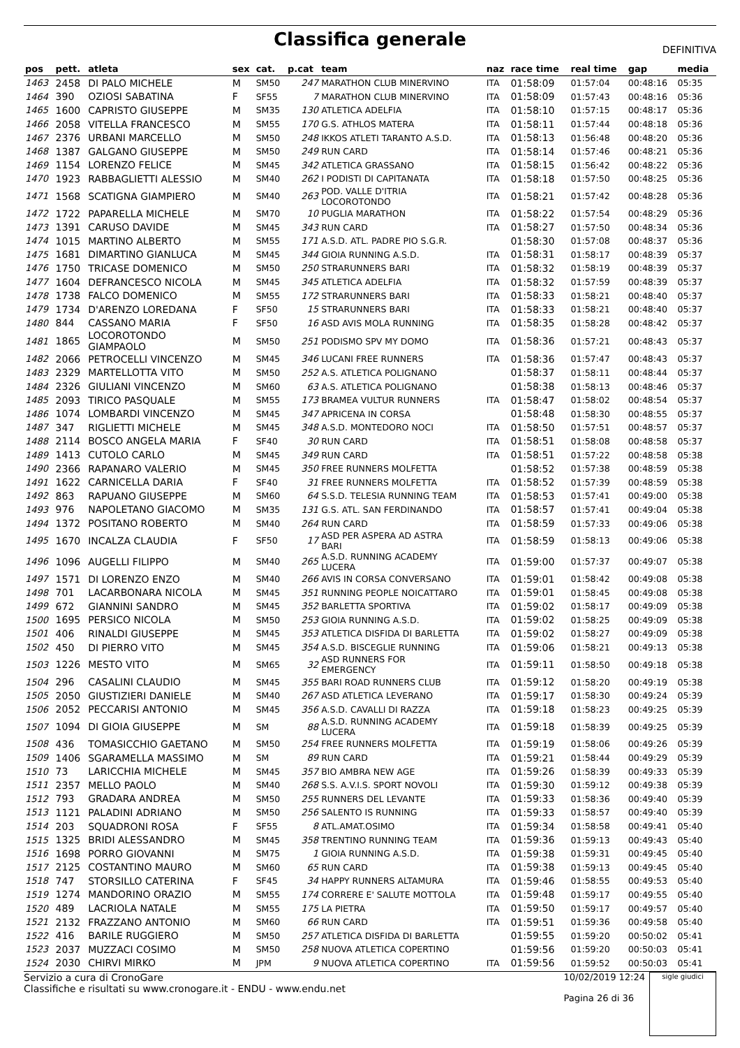Classifica generale
DEFINITIVA
| pos | pett. | atleta | sex | cat. | p.cat | team | naz | race time | real time | gap | media |
| --- | --- | --- | --- | --- | --- | --- | --- | --- | --- | --- | --- |
| 1463 | 2458 | DI PALO MICHELE | M | SM50 | 247 | MARATHON CLUB MINERVINO | ITA | 01:58:09 | 01:57:04 | 00:48:16 | 05:35 |
| 1464 | 390 | OZIOSI SABATINA | F | SF55 | 7 | MARATHON CLUB MINERVINO | ITA | 01:58:09 | 01:57:43 | 00:48:16 | 05:36 |
| 1465 | 1600 | CAPRISTO GIUSEPPE | M | SM35 | 130 | ATLETICA ADELFIA | ITA | 01:58:10 | 01:57:15 | 00:48:17 | 05:36 |
| 1466 | 2058 | VITELLA FRANCESCO | M | SM55 | 170 | G.S. ATHLOS MATERA | ITA | 01:58:11 | 01:57:44 | 00:48:18 | 05:36 |
| 1467 | 2376 | URBANI MARCELLO | M | SM50 | 248 | IKKOS ATLETI TARANTO A.S.D. | ITA | 01:58:13 | 01:56:48 | 00:48:20 | 05:36 |
| 1468 | 1387 | GALGANO GIUSEPPE | M | SM50 | 249 | RUN CARD | ITA | 01:58:14 | 01:57:46 | 00:48:21 | 05:36 |
| 1469 | 1154 | LORENZO FELICE | M | SM45 | 342 | ATLETICA GRASSANO | ITA | 01:58:15 | 01:56:42 | 00:48:22 | 05:36 |
| 1470 | 1923 | RABBAGLIETTI ALESSIO | M | SM40 | 262 | I PODISTI DI CAPITANATA | ITA | 01:58:18 | 01:57:50 | 00:48:25 | 05:36 |
| 1471 | 1568 | SCATIGNA GIAMPIERO | M | SM40 | 263 | POD. VALLE D'ITRIA LOCOROTONDO | ITA | 01:58:21 | 01:57:42 | 00:48:28 | 05:36 |
| 1472 | 1722 | PAPARELLA MICHELE | M | SM70 | 10 | PUGLIA MARATHON | ITA | 01:58:22 | 01:57:54 | 00:48:29 | 05:36 |
| 1473 | 1391 | CARUSO DAVIDE | M | SM45 | 343 | RUN CARD | ITA | 01:58:27 | 01:57:50 | 00:48:34 | 05:36 |
| 1474 | 1015 | MARTINO ALBERTO | M | SM55 | 171 | A.S.D. ATL. PADRE PIO S.G.R. | | 01:58:30 | 01:57:08 | 00:48:37 | 05:36 |
| 1475 | 1681 | DIMARTINO GIANLUCA | M | SM45 | 344 | GIOIA RUNNING A.S.D. | ITA | 01:58:31 | 01:58:17 | 00:48:39 | 05:37 |
| 1476 | 1750 | TRICASE DOMENICO | M | SM50 | 250 | STRARUNNERS BARI | ITA | 01:58:32 | 01:58:19 | 00:48:39 | 05:37 |
| 1477 | 1604 | DEFRANCESCO NICOLA | M | SM45 | 345 | ATLETICA ADELFIA | ITA | 01:58:32 | 01:57:59 | 00:48:39 | 05:37 |
| 1478 | 1738 | FALCO DOMENICO | M | SM55 | 172 | STRARUNNERS BARI | ITA | 01:58:33 | 01:58:21 | 00:48:40 | 05:37 |
| 1479 | 1734 | D'ARENZO LOREDANA | F | SF50 | 15 | STRARUNNERS BARI | ITA | 01:58:33 | 01:58:21 | 00:48:40 | 05:37 |
| 1480 | 844 | CASSANO MARIA | F | SF50 | 16 | ASD AVIS MOLA RUNNING | ITA | 01:58:35 | 01:58:28 | 00:48:42 | 05:37 |
| 1481 | 1865 | LOCOROTONDO GIAMPAOLO | M | SM50 | 251 | PODISMO SPV MY DOMO | ITA | 01:58:36 | 01:57:21 | 00:48:43 | 05:37 |
| 1482 | 2066 | PETROCELLI VINCENZO | M | SM45 | 346 | LUCANI FREE RUNNERS | ITA | 01:58:36 | 01:57:47 | 00:48:43 | 05:37 |
| 1483 | 2329 | MARTELLOTTA VITO | M | SM50 | 252 | A.S. ATLETICA POLIGNANO | | 01:58:37 | 01:58:11 | 00:48:44 | 05:37 |
| 1484 | 2326 | GIULIANI VINCENZO | M | SM60 | 63 | A.S. ATLETICA POLIGNANO | | 01:58:38 | 01:58:13 | 00:48:46 | 05:37 |
| 1485 | 2093 | TIRICO PASQUALE | M | SM55 | 173 | BRAMEA VULTUR RUNNERS | ITA | 01:58:47 | 01:58:02 | 00:48:54 | 05:37 |
| 1486 | 1074 | LOMBARDI VINCENZO | M | SM45 | 347 | APRICENA IN CORSA | | 01:58:48 | 01:58:30 | 00:48:55 | 05:37 |
| 1487 | 347 | RIGLIETTI MICHELE | M | SM45 | 348 | A.S.D. MONTEDORO NOCI | ITA | 01:58:50 | 01:57:51 | 00:48:57 | 05:37 |
| 1488 | 2114 | BOSCO ANGELA MARIA | F | SF40 | 30 | RUN CARD | ITA | 01:58:51 | 01:58:08 | 00:48:58 | 05:37 |
| 1489 | 1413 | CUTOLO CARLO | M | SM45 | 349 | RUN CARD | ITA | 01:58:51 | 01:57:22 | 00:48:58 | 05:38 |
| 1490 | 2366 | RAPANARO VALERIO | M | SM45 | 350 | FREE RUNNERS MOLFETTA | | 01:58:52 | 01:57:38 | 00:48:59 | 05:38 |
| 1491 | 1622 | CARNICELLA DARIA | F | SF40 | 31 | FREE RUNNERS MOLFETTA | ITA | 01:58:52 | 01:57:39 | 00:48:59 | 05:38 |
| 1492 | 863 | RAPUANO GIUSEPPE | M | SM60 | 64 | S.S.D. TELESIA RUNNING TEAM | ITA | 01:58:53 | 01:57:41 | 00:49:00 | 05:38 |
| 1493 | 976 | NAPOLETANO GIACOMO | M | SM35 | 131 | G.S. ATL. SAN FERDINANDO | ITA | 01:58:57 | 01:57:41 | 00:49:04 | 05:38 |
| 1494 | 1372 | POSITANO ROBERTO | M | SM40 | 264 | RUN CARD | ITA | 01:58:59 | 01:57:33 | 00:49:06 | 05:38 |
| 1495 | 1670 | INCALZA CLAUDIA | F | SF50 | 17 | ASD PER ASPERA AD ASTRA BARI | ITA | 01:58:59 | 01:58:13 | 00:49:06 | 05:38 |
| 1496 | 1096 | AUGELLI FILIPPO | M | SM40 | 265 | A.S.D. RUNNING ACADEMY LUCERA | ITA | 01:59:00 | 01:57:37 | 00:49:07 | 05:38 |
| 1497 | 1571 | DI LORENZO ENZO | M | SM40 | 266 | AVIS IN CORSA CONVERSANO | ITA | 01:59:01 | 01:58:42 | 00:49:08 | 05:38 |
| 1498 | 701 | LACARBONARA NICOLA | M | SM45 | 351 | RUNNING PEOPLE NOICATTARO | ITA | 01:59:01 | 01:58:45 | 00:49:08 | 05:38 |
| 1499 | 672 | GIANNINI SANDRO | M | SM45 | 352 | BARLETTA SPORTIVA | ITA | 01:59:02 | 01:58:17 | 00:49:09 | 05:38 |
| 1500 | 1695 | PERSICO NICOLA | M | SM50 | 253 | GIOIA RUNNING A.S.D. | ITA | 01:59:02 | 01:58:25 | 00:49:09 | 05:38 |
| 1501 | 406 | RINALDI GIUSEPPE | M | SM45 | 353 | ATLETICA DISFIDA DI BARLETTA | ITA | 01:59:02 | 01:58:27 | 00:49:09 | 05:38 |
| 1502 | 450 | DI PIERRO VITO | M | SM45 | 354 | A.S.D. BISCEGLIE RUNNING | ITA | 01:59:06 | 01:58:21 | 00:49:13 | 05:38 |
| 1503 | 1226 | MESTO VITO | M | SM65 | 32 | ASD RUNNERS FOR EMERGENCY | ITA | 01:59:11 | 01:58:50 | 00:49:18 | 05:38 |
| 1504 | 296 | CASALINI CLAUDIO | M | SM45 | 355 | BARI ROAD RUNNERS CLUB | ITA | 01:59:12 | 01:58:20 | 00:49:19 | 05:38 |
| 1505 | 2050 | GIUSTIZIERI DANIELE | M | SM40 | 267 | ASD ATLETICA LEVERANO | ITA | 01:59:17 | 01:58:30 | 00:49:24 | 05:39 |
| 1506 | 2052 | PECCARISI ANTONIO | M | SM45 | 356 | A.S.D. CAVALLI DI RAZZA | ITA | 01:59:18 | 01:58:23 | 00:49:25 | 05:39 |
| 1507 | 1094 | DI GIOIA GIUSEPPE | M | SM | 88 | A.S.D. RUNNING ACADEMY LUCERA | ITA | 01:59:18 | 01:58:39 | 00:49:25 | 05:39 |
| 1508 | 436 | TOMASICCHIO GAETANO | M | SM50 | 254 | FREE RUNNERS MOLFETTA | ITA | 01:59:19 | 01:58:06 | 00:49:26 | 05:39 |
| 1509 | 1406 | SGARAMELLA MASSIMO | M | SM | 89 | RUN CARD | ITA | 01:59:21 | 01:58:44 | 00:49:29 | 05:39 |
| 1510 | 73 | LARICCHIA MICHELE | M | SM45 | 357 | BIO AMBRA NEW AGE | ITA | 01:59:26 | 01:58:39 | 00:49:33 | 05:39 |
| 1511 | 2357 | MELLO PAOLO | M | SM40 | 268 | S.S. A.V.I.S. SPORT NOVOLI | ITA | 01:59:30 | 01:59:12 | 00:49:38 | 05:39 |
| 1512 | 793 | GRADARA ANDREA | M | SM50 | 255 | RUNNERS DEL LEVANTE | ITA | 01:59:33 | 01:58:36 | 00:49:40 | 05:39 |
| 1513 | 1121 | PALADINI ADRIANO | M | SM50 | 256 | SALENTO IS RUNNING | ITA | 01:59:33 | 01:58:57 | 00:49:40 | 05:39 |
| 1514 | 203 | SQUADRONI ROSA | F | SF55 | 8 | ATL.AMAT.OSIMO | ITA | 01:59:34 | 01:58:58 | 00:49:41 | 05:40 |
| 1515 | 1325 | BRIDI ALESSANDRO | M | SM45 | 358 | TRENTINO RUNNING TEAM | ITA | 01:59:36 | 01:59:13 | 00:49:43 | 05:40 |
| 1516 | 1698 | PORRO GIOVANNI | M | SM75 | 1 | GIOIA RUNNING A.S.D. | ITA | 01:59:38 | 01:59:31 | 00:49:45 | 05:40 |
| 1517 | 2125 | COSTANTINO MAURO | M | SM60 | 65 | RUN CARD | ITA | 01:59:38 | 01:59:13 | 00:49:45 | 05:40 |
| 1518 | 747 | STORSILLO CATERINA | F | SF45 | 34 | HAPPY RUNNERS ALTAMURA | ITA | 01:59:46 | 01:58:55 | 00:49:53 | 05:40 |
| 1519 | 1274 | MANDORINO ORAZIO | M | SM55 | 174 | CORRERE E' SALUTE MOTTOLA | ITA | 01:59:48 | 01:59:17 | 00:49:55 | 05:40 |
| 1520 | 489 | LACRIOLA NATALE | M | SM55 | 175 | LA PIETRA | ITA | 01:59:50 | 01:59:17 | 00:49:57 | 05:40 |
| 1521 | 2132 | FRAZZANO ANTONIO | M | SM60 | 66 | RUN CARD | ITA | 01:59:51 | 01:59:36 | 00:49:58 | 05:40 |
| 1522 | 416 | BARILE RUGGIERO | M | SM50 | 257 | ATLETICA DISFIDA DI BARLETTA | | 01:59:55 | 01:59:20 | 00:50:02 | 05:41 |
| 1523 | 2037 | MUZZACI COSIMO | M | SM50 | 258 | NUOVA ATLETICA COPERTINO | | 01:59:56 | 01:59:20 | 00:50:03 | 05:41 |
| 1524 | 2030 | CHIRVI MIRKO | M | JPM | 9 | NUOVA ATLETICA COPERTINO | ITA | 01:59:56 | 01:59:52 | 00:50:03 | 05:41 |
Servizio a cura di CronoGare
Classifiche e risultati su www.cronogare.it - ENDU - www.endu.net
10/02/2019 12:24
Pagina 26 di 36
sigle giudici